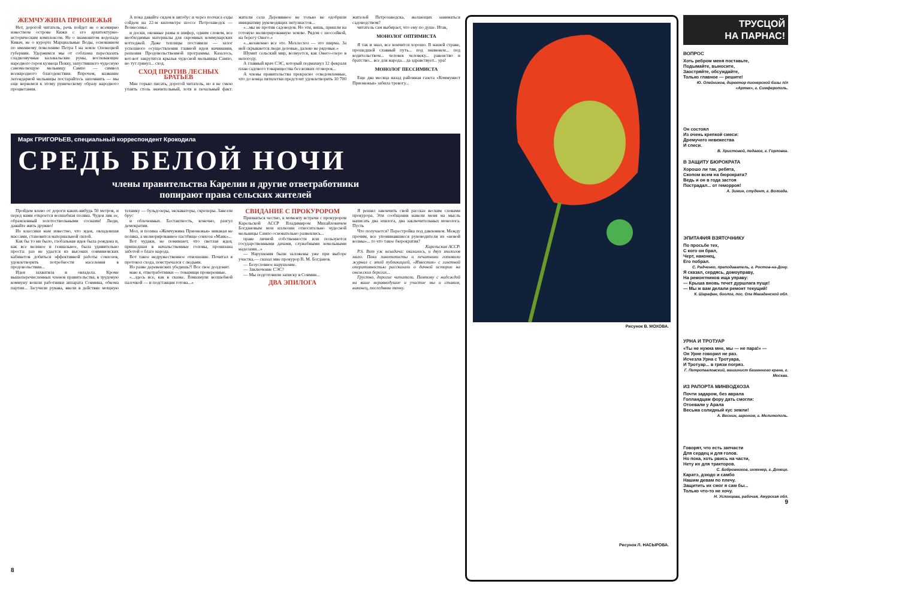ЖЕМЧУЖИНА ПРИОНЕЖЬЯ
Нет, дорогой читатель, речь пойдет не о всемирно известном острове Кижи с его архитектурно-историческим комплексом. Не о знаменитом водопаде Кивач, не о курорте Марциальные Воды, основанном по именному повелению Петра I на земле Олонецкой губернии. Удержимся мы от соблазна пересказать сладкозвучные калевальские руны, воспевающие народного героя кузнеца Пекку, запустившего чудесную самомелющую мельницу Сампо — символ всенародного благоденствия. Впрочем, название легендарной мельницы постарайтесь запомнить — мы еще вернемся к этому руническому образу народного процветания.
А пока давайте сядем в автобус и через полчаса езды сойдем на 22-м километре шоссе Петрозаводск — Вознесенье.
и доски, оконные рамы и шифер, одним словом, все необходимые материалы для скромных коммунарских коттеджей. Даже теплицы поставили — залог успешного осуществления главной идеи начинания, решения Продовольственной программы. Казалось, вот-вот закрутятся крылья чудесной мельницы Сампо, но тут грянул... сход.
СХОД ПРОТИВ ЛЕСНЫХ БРАТЬЕВ
Мне горько писать, дорогой читатель, но я не смею утаить столь значительный, хотя и печальный факт: жители села Деревянное не только не одобрили инициативу руководящих энтузиастов...
«...мы не против садоводов. Но эти, вишь, пришли на готовую мелиорированную землю. Рядом с шоссейкой, на берегу Онего.»
«...незаконно все это. Мехлесхоз — это ширма. За ней скрываются люди деловые, далеко не рядовые.»
Шумит сельский мир, волнуется, как Онего-озеро в непогоду.
А главный врач СЭС, который подмахнул 12 февраля план садового товарищества без всяких оговорок...
А члены правительства прекрасно осведомленные, что до конца пятилетки предстоит удовлетворить 10 700 жителей Петрозаводска, желающих заниматься садоводством?
читатель сам выбирает, что ему по душе. Итак,
МОНОЛОГ ОПТИМИСТА
Я так и знал, все кончится хорошо. В нашей стране, прошедшей славный путь... под знаменем... под водительством... человек человеку... равенство и братство... все для народа... да здравствует... ура!
МОНОЛОГ ПЕССИМИСТА
Еще два месяца назад районная газета «Коммунист Прионежья» забила тревогу...
Марк ГРИГОРЬЕВ, специальный корреспондент Крокодила
СРЕДЬ БЕЛОЙ НОЧИ
члены правительства Карелии и другие ответработники
попирают права сельских жителей
Пройдем влево от дороги каких-нибудь 50 метров, и перед нами откроется волшебная поляна. Чуден лик ее, обрамленный золотоствольными соснами! Люди, давайте жить дружно!
Из классики нам известно, что идея, овладевшая массами, становится материальной силой.
Как бы то ни было, глобальная идея была рождена и, как все великое и гениальное, была удивительно проста: раз не удается из высоких совминовских кабинетов добиться эффективной работы совхозов, удовлетворить потребности населения в продовольствии...
Идея захватила и овладела. Кроме вышеперечисленных членов правительства, в трудовую коммуну вошли работники аппарата Совмина, обкома партии... Засучили рукава, ввели в действие мощную технику — бульдозеры, экскаваторы, скреперы. Завезли брус
и облеченных. Бестактность, конечно, разгул демократии.
Мол, и поляна «Жемчужина Прионежья» никакая не поляна, а мелиорированное пастбище совхоза «Маяк»...
Вот чудаки, не понимают, что светлая идея, пришедшая в начальственные головы, пронизана заботой о благе народа.
Вот такое недружественное отношение. Почитал я протокол схода, повстречался с людьми.
Но разве деревенских убедишь?! Все свое долдонят.
маю я, ответработники — товарищи проверенные.
«...здесь все, как в сказке. Взмахнули волшебной палочкой — и подстанция готова...»
СВИДАНИЕ С ПРОКУРОРОМ
Признаться честно, к моменту встречи с прокурором Карельской АССР Владимиром Михайловичем Богдановым мои иллюзии относительно чудесной мельницы Сампо основательно развеялись...
праве личной собственности или пользуются государственными дачами, служебными земельными наделами...»
— Нарушения были заложены уже при выборе участка,— сказал мне прокурор В. М. Богданов.
— Безусловное нарушение.
— Заключение СЭС?
— Мы подготовили записку в Совмин...
ДВА ЭПИЛОГА
Я решил закончить свой рассказ веским словами прокурора. Эти сообщения навели меня на мысль написать два эпилога, два заключительных монолога. Пусть
Что получается? Перестройка под давлением. Между прочим, все упоминавшиеся руководители из «новой волны»... то что такое бюрократия?
Карельская АССР.
P.S. Вот уж незадача: оказалось, и двух эпилогов мало. Пока линотиписты и печатники готовили журнал с этой публикацией, «Известия» с газетной оперативностью рассказали о дачной истории на онежских берегах...
Грустно, дорогие читатели. Поэтому с надеждой на ваше неравнодушие и участие мы и ставим, наконец, последнюю точку.
8
Рисунок В. МОХОВА.
Рисунок Л. НАСЫРОВА.
ТРУСЦОЙ
НА ПАРНАС!
ВОПРОС
Хоть ребром меня поставьте,
Подымайте, выносите,
Заостряйте, обсуждайте,
Только главное — решите!
Ю. Олейников, директор пионерской базы п/л «Артек», г. Симферополь.
Он состоял
Из очень крепкой смеси:
Дремучего невежества
И спеси.
В. Христовой, педагог, г. Горловка.
В ЗАЩИТУ БЮРОКРАТА
Хорошо ли так, ребята,
Скопом всем на бюрократа?
Ведь и он в года застоя
Пострадал... от геморроя!
А. Зимин, студент, г. Вологда.
ЭПИТАФИЯ ВЗЯТОЧНИКУ
По просьбе тех,
С кого он брал,
Черт, наконец,
Его побрал.
С. Радченко, преподаватель, г. Ростов-на-Дону.
Я сказал, сердясь, домоуправу,
На ремонтников ища управу:
— Крыша вновь течет дуршлага пуще!
— Мы ж вам делали ремонт текущий!
К. Шарафан, биолог, пос. Ола Магаданской обл.
УРНА И ТРОТУАР
«Ты не нужна мне, мы — не пара!» —
Он Урне говорил не раз.
Исчезла Урна с Тротуара,
И Тротуар... в грязи погряз.
Г. Петропавловский, машинист башенного крана, г. Москва.
ИЗ РАПОРТА МИНВОДХОЗА
Почти задаром, без аврала
Голландцам фору дать смогли:
Отоевали у Арала
Весьма солидный кус земли!
А. Веснин, агроном, г. Мелитополь.
Говорят, что есть запчасти
Для сердец и для голов.
Но пока, хоть рвись на части,
Нету их для тракторов.
С. Бобровников, инженер, г. Донецк.
Каратэ, дзюдо и самбо
Нашим девам по плечу.
Защитить их смог я сам бы...
Только что-то не хочу.
Н. Услонцева, рабочая, Амурская обл.
9